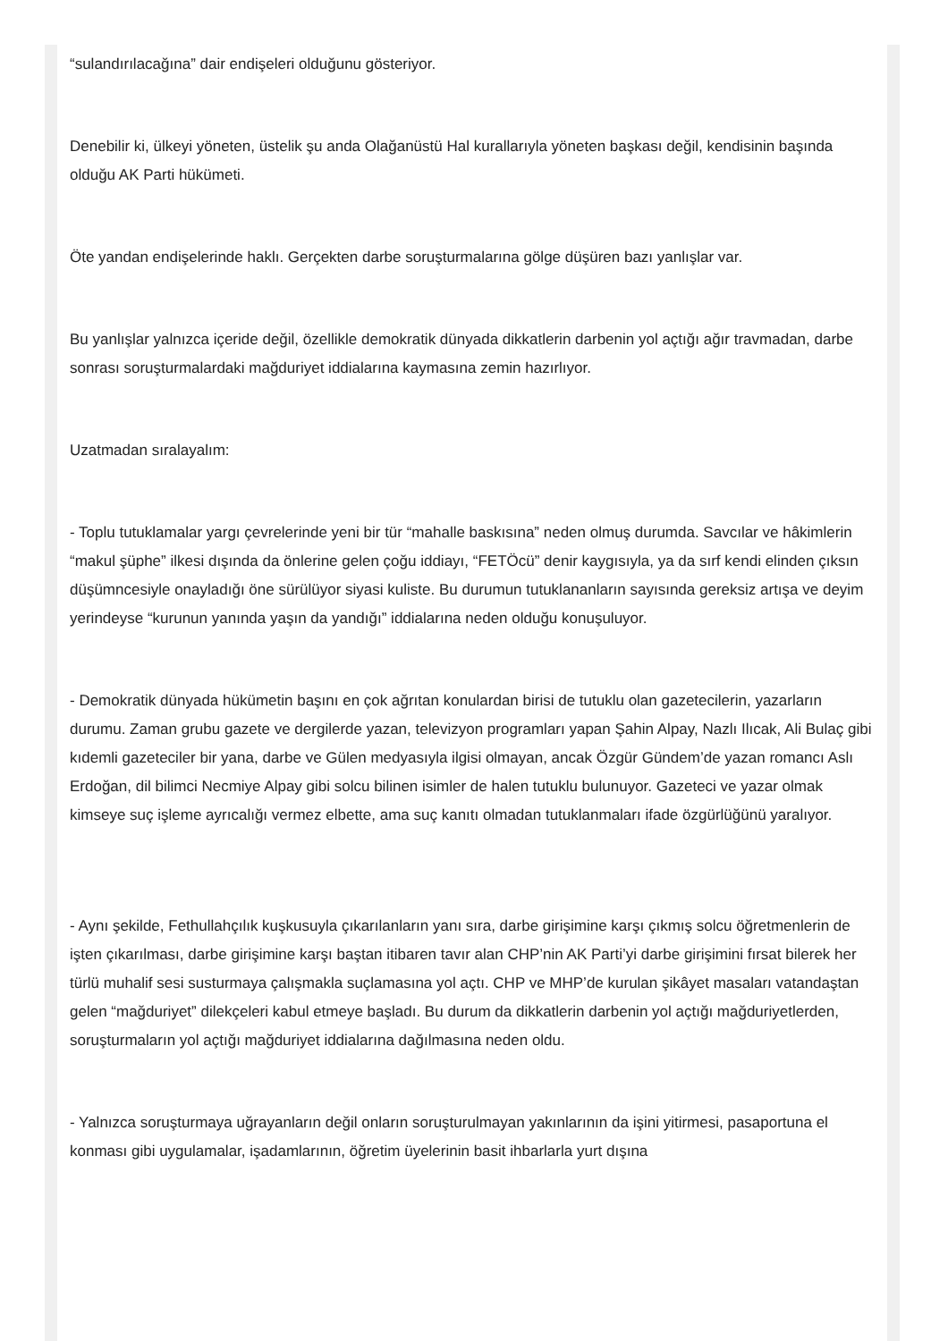“sulandırılacağına” dair endişeleri olduğunu gösteriyor.
Denebilir ki, ülkeyi yöneten, üstelik şu anda Olağanüstü Hal kurallarıyla yöneten başkası değil, kendisinin başında olduğu AK Parti hükümeti.
Öte yandan endişelerinde haklı. Gerçekten darbe soruşturmalarına gölge düşüren bazı yanlışlar var.
Bu yanlışlar yalnızca içeride değil, özellikle demokratik dünyada dikkatlerin darbenin yol açtığı ağır travmadan, darbe sonrası soruşturmalardaki mağduriyet iddialarına kaymasına zemin hazırlıyor.
Uzatmadan sıralayalım:
- Toplu tutuklamalar yargı çevrelerinde yeni bir tür “mahalle baskısına” neden olmuş durumda. Savcılar ve hâkimlerin “makul şüphe” ilkesi dışında da önlerine gelen çoğu iddiayı, “FETÖcü” denir kaygısıyla, ya da sırf kendi elinden çıksın düşümncesiyle onayladığı öne sürülüyor siyasi kuliste. Bu durumun tutuklananların sayısında gereksiz artışa ve deyim yerindeyse “kurunun yanında yaşın da yandığı” iddialarına neden olduğu konuşuluyor.
- Demokratik dünyada hükümetin başını en çok ağrıtan konulardan birisi de tutuklu olan gazetecilerin, yazarların durumu. Zaman grubu gazete ve dergilerde yazan, televizyon programları yapan Şahin Alpay, Nazlı Ilıcak, Ali Bulaç gibi kıdemli gazeteciler bir yana, darbe ve Gülen medyasıyla ilgisi olmayan, ancak Özgür Gündem’de yazan romancı Aslı Erdoğan, dil bilimci Necmiye Alpay gibi solcu bilinen isimler de halen tutuklu bulunuyor. Gazeteci ve yazar olmak kimseye suç işleme ayrıcalığı vermez elbette, ama suç kanıtı olmadan tutuklanmaları ifade özgürlüğünü yaralıyor.
- Aynı şekilde, Fethullahçılık kuşkusuyla çıkarılanların yanı sıra, darbe girişimine karşı çıkmış solcu öğretmenlerin de işten çıkarılması, darbe girişimine karşı baştan itibaren tavır alan CHP’nin AK Parti’yi darbe girişimini fırsat bilerek her türlü muhalif sesi susturmaya çalışmakla suçlamasına yol açtı. CHP ve MHP’de kurulan şikâyet masaları vatandaştan gelen “mağduriyet” dilekçeleri kabul etmeye başladı. Bu durum da dikkatlerin darbenin yol açtığı mağduriyetlerden, soruşturmaların yol açtığı mağduriyet iddialarına dağılmasına neden oldu.
- Yalnızca soruşturmaya uğrayanların değil onların soruşturulmayan yakınlarının da işini yitirmesi, pasaportuna el konması gibi uygulamalar, işadamlarının, öğretim üyelerinin basit ihbarlarla yurt dışına